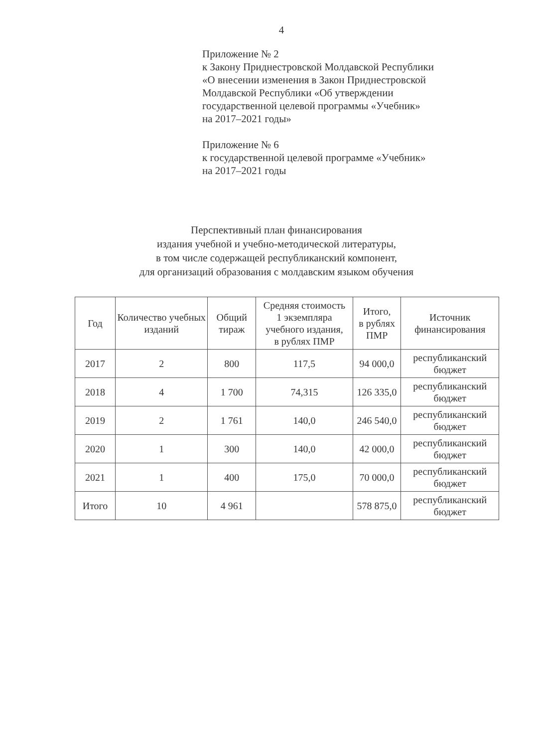4
Приложение № 2
к Закону Приднестровской Молдавской Республики
«О внесении изменения в Закон Приднестровской
Молдавской Республики «Об утверждении
государственной целевой программы «Учебник»
на 2017–2021 годы»
Приложение № 6
к государственной целевой программе «Учебник»
на 2017–2021 годы
Перспективный план финансирования
издания учебной и учебно-методической литературы,
в том числе содержащей республиканский компонент,
для организаций образования с молдавским языком обучения
| Год | Количество учебных изданий | Общий тираж | Средняя стоимость 1 экземпляра учебного издания, в рублях ПМР | Итого, в рублях ПМР | Источник финансирования |
| --- | --- | --- | --- | --- | --- |
| 2017 | 2 | 800 | 117,5 | 94 000,0 | республиканский бюджет |
| 2018 | 4 | 1 700 | 74,315 | 126 335,0 | республиканский бюджет |
| 2019 | 2 | 1 761 | 140,0 | 246 540,0 | республиканский бюджет |
| 2020 | 1 | 300 | 140,0 | 42 000,0 | республиканский бюджет |
| 2021 | 1 | 400 | 175,0 | 70 000,0 | республиканский бюджет |
| Итого | 10 | 4 961 | | 578 875,0 | республиканский бюджет |